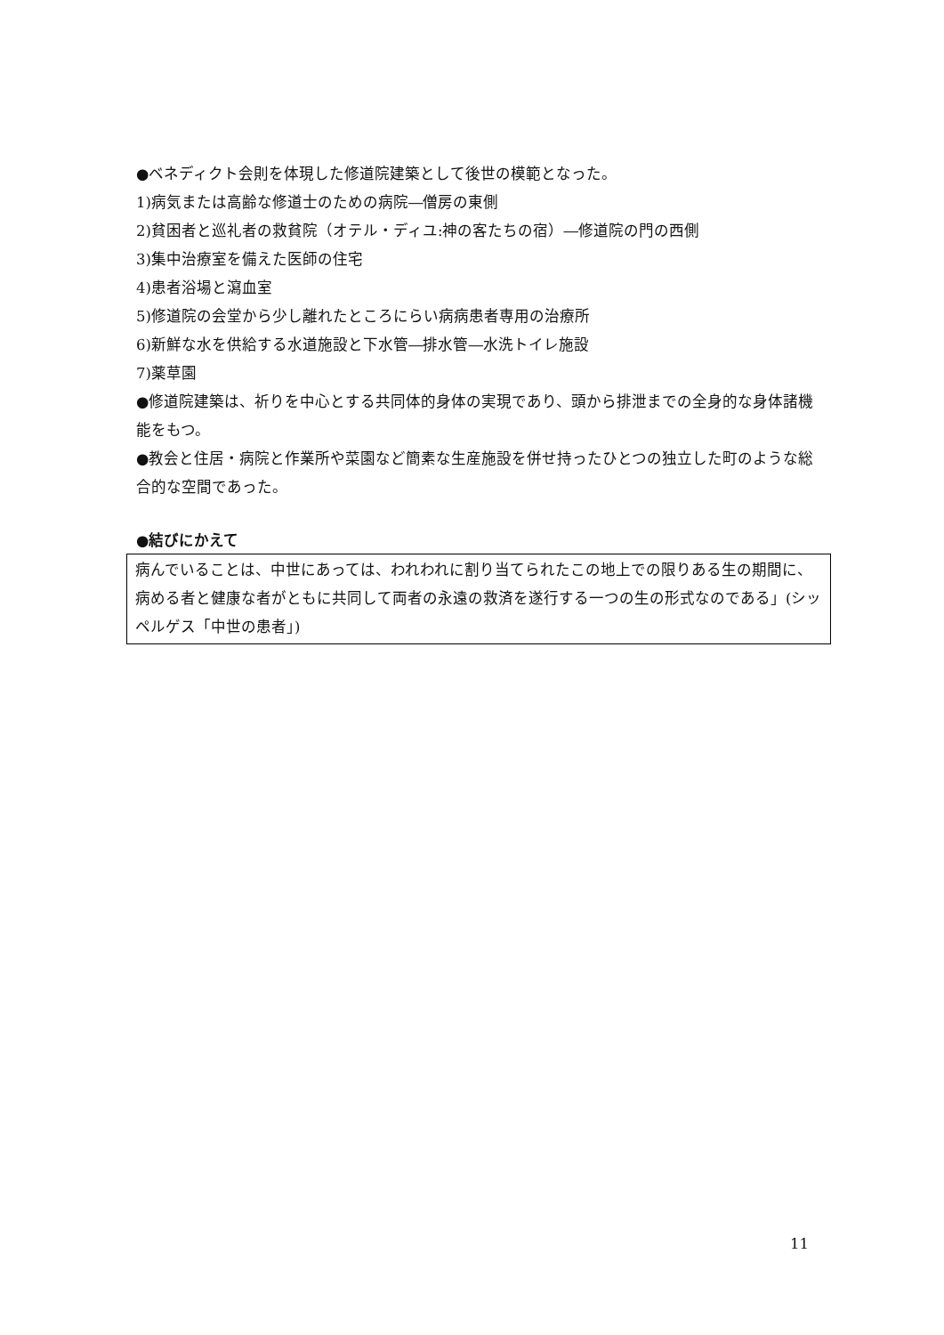●ベネディクト会則を体現した修道院建築として後世の模範となった。
1)病気または高齢な修道士のための病院―僧房の東側
2)貧困者と巡礼者の救貧院（オテル・ディユ:神の客たちの宿）―修道院の門の西側
3)集中治療室を備えた医師の住宅
4)患者浴場と瀉血室
5)修道院の会堂から少し離れたところにらい病病患者専用の治療所
6)新鮮な水を供給する水道施設と下水管―排水管―水洗トイレ施設
7)薬草園
●修道院建築は、祈りを中心とする共同体的身体の実現であり、頭から排泄までの全身的な身体諸機能をもつ。
●教会と住居・病院と作業所や菜園など簡素な生産施設を併せ持ったひとつの独立した町のような総合的な空間であった。
●結びにかえて
病んでいることは、中世にあっては、われわれに割り当てられたこの地上での限りある生の期間に、病める者と健康な者がともに共同して両者の永遠の救済を遂行する一つの生の形式なのである」(シッペルゲス「中世の患者」)
11